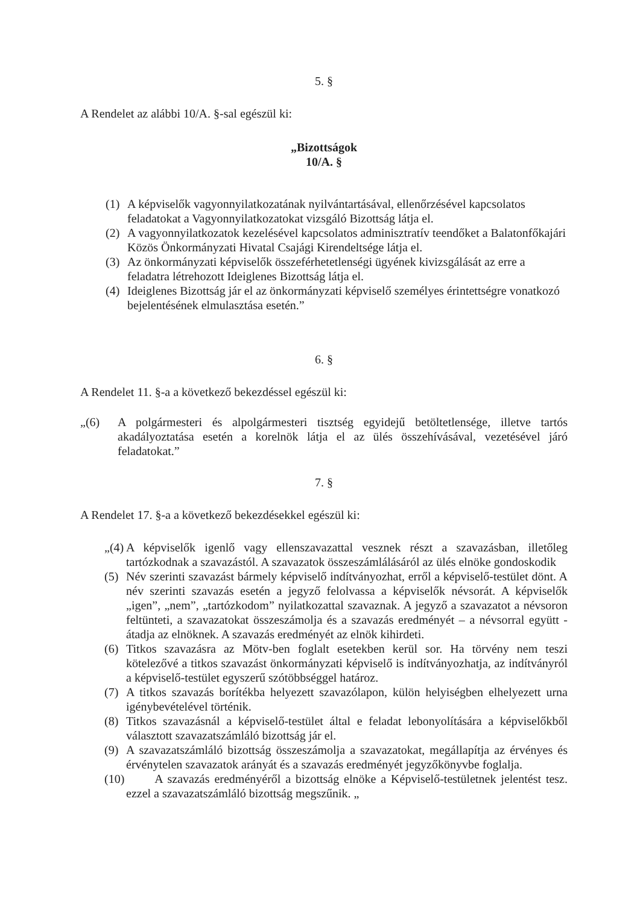5. §
A Rendelet az alábbi 10/A. §-sal egészül ki:
„Bizottságok
10/A. §
(1) A képviselők vagyonnyilatkozatának nyilvántartásával, ellenőrzésével kapcsolatos feladatokat a Vagyonnyilatkozatokat vizsgáló Bizottság látja el.
(2) A vagyonnyilatkozatok kezelésével kapcsolatos adminisztratív teendőket a Balatonfőkajári Közös Önkormányzati Hivatal Csajági Kirendeltsége látja el.
(3) Az önkormányzati képviselők összeférhetetlenségi ügyének kivizsgálását az erre a feladatra létrehozott Ideiglenes Bizottság látja el.
(4) Ideiglenes Bizottság jár el az önkormányzati képviselő személyes érintettségre vonatkozó bejelentésének elmulasztása esetén.”
6. §
A Rendelet 11. §-a a következő bekezdéssel egészül ki:
„(6) A polgármesteri és alpolgármesteri tisztség egyidejű betöltetlensége, illetve tartós akadályoztatása esetén a korelnök látja el az ülés összehívásával, vezetésével járó feladatokat.”
7. §
A Rendelet 17. §-a a következő bekezdésekkel egészül ki:
„(4) A képviselők igenlő vagy ellenszavazattal vesznek részt a szavazásban, illetőleg tartózkodnak a szavazástól. A szavazatok összeszámlálásáról az ülés elnöke gondoskodik
(5) Név szerinti szavazást bármely képviselő indítványozhat, erről a képviselő-testület dönt. A név szerinti szavazás esetén a jegyző felolvassa a képviselők névsorát. A képviselők „igen”, „nem”, „tartózkodom” nyilatkozattal szavaznak. A jegyző a szavazatot a névsoron feltünteti, a szavazatokat összeszámolja és a szavazás eredményét – a névsorral együtt - átadja az elnöknek. A szavazás eredményét az elnök kihirdeti.
(6) Titkos szavazásra az Mötv-ben foglalt esetekben kerül sor. Ha törvény nem teszi kötelezővé a titkos szavazást önkormányzati képviselő is indítványozhatja, az indítványról a képviselő-testület egyszerű szótöbbséggel határoz.
(7) A titkos szavazás borítékba helyezett szavazólapon, külön helyiségben elhelyezett urna igénybevételével történik.
(8) Titkos szavazásnál a képviselő-testület által e feladat lebonyolítására a képviselőkből választott szavazatszámláló bizottság jár el.
(9) A szavazatszámláló bizottság összeszámolja a szavazatokat, megállapítja az érvényes és érvénytelen szavazatok arányát és a szavazás eredményét jegyzőkönyvbe foglalja.
(10) A szavazás eredményéről a bizottság elnöke a Képviselő-testületnek jelentést tesz. ezzel a szavazatszámláló bizottság megszűnik. „